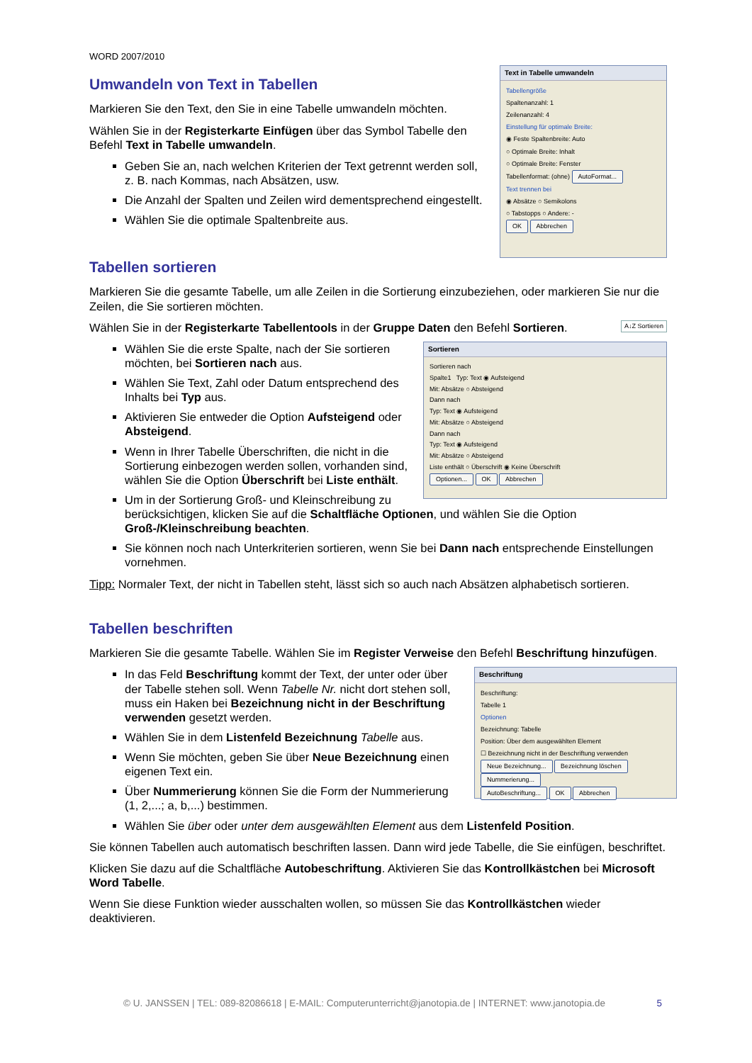WORD 2007/2010
Text in Tabelle umwandeln
Tabellengröße
Spaltenanzahl: 1
Zeilenanzahl: 4
Einstellung für optimale Breite:
◉ Feste Spaltenbreite: Auto
○ Optimale Breite: Inhalt
○ Optimale Breite: Fenster
Tabellenformat: (ohne) AutoFormat...
Text trennen bei
◉ Absätze ○ Semikolons
○ Tabstopps ○ Andere: -
OK Abbrechen
Umwandeln von Text in Tabellen
Markieren Sie den Text, den Sie in eine Tabelle umwandeln möchten.
Wählen Sie in der Registerkarte Einfügen über das Symbol Tabelle den Befehl Text in Tabelle umwandeln.
Geben Sie an, nach welchen Kriterien der Text getrennt werden soll, z. B. nach Kommas, nach Absätzen, usw.
Die Anzahl der Spalten und Zeilen wird dementsprechend eingestellt.
Wählen Sie die optimale Spaltenbreite aus.
Tabellen sortieren
Markieren Sie die gesamte Tabelle, um alle Zeilen in die Sortierung einzubeziehen, oder markieren Sie nur die Zeilen, die Sie sortieren möchten.
Wählen Sie in der Registerkarte Tabellentools in der Gruppe Daten den Befehl Sortieren. A↓Z Sortieren
Sortieren
Sortieren nach
Spalte1 Typ: Text ◉ Aufsteigend
Mit: Absätze ○ Absteigend
Dann nach
Typ: Text ◉ Aufsteigend
Mit: Absätze ○ Absteigend
Dann nach
Typ: Text ◉ Aufsteigend
Mit: Absätze ○ Absteigend
Liste enthält ○ Überschrift ◉ Keine Überschrift
Optionen... OK Abbrechen
Wählen Sie die erste Spalte, nach der Sie sortieren möchten, bei Sortieren nach aus.
Wählen Sie Text, Zahl oder Datum entsprechend des Inhalts bei Typ aus.
Aktivieren Sie entweder die Option Aufsteigend oder Absteigend.
Wenn in Ihrer Tabelle Überschriften, die nicht in die Sortierung einbezogen werden sollen, vorhanden sind, wählen Sie die Option Überschrift bei Liste enthält.
Um in der Sortierung Groß- und Kleinschreibung zu berücksichtigen, klicken Sie auf die Schaltfläche Optionen, und wählen Sie die Option Groß-/Kleinschreibung beachten.
Sie können noch nach Unterkriterien sortieren, wenn Sie bei Dann nach entsprechende Einstellungen vornehmen.
Tipp: Normaler Text, der nicht in Tabellen steht, lässt sich so auch nach Absätzen alphabetisch sortieren.
Tabellen beschriften
Markieren Sie die gesamte Tabelle. Wählen Sie im Register Verweise den Befehl Beschriftung hinzufügen.
Beschriftung
Beschriftung:
Tabelle 1
Optionen
Bezeichnung: Tabelle
Position: Über dem ausgewählten Element
☐ Bezeichnung nicht in der Beschriftung verwenden
Neue Bezeichnung... Bezeichnung löschen Nummerierung...
AutoBeschriftung... OK Abbrechen
In das Feld Beschriftung kommt der Text, der unter oder über der Tabelle stehen soll. Wenn Tabelle Nr. nicht dort stehen soll, muss ein Haken bei Bezeichnung nicht in der Beschriftung verwenden gesetzt werden.
Wählen Sie in dem Listenfeld Bezeichnung Tabelle aus.
Wenn Sie möchten, geben Sie über Neue Bezeichnung einen eigenen Text ein.
Über Nummerierung können Sie die Form der Nummerierung (1, 2,...; a, b,...) bestimmen.
Wählen Sie über oder unter dem ausgewählten Element aus dem Listenfeld Position.
Sie können Tabellen auch automatisch beschriften lassen. Dann wird jede Tabelle, die Sie einfügen, beschriftet.
Klicken Sie dazu auf die Schaltfläche Autobeschriftung. Aktivieren Sie das Kontrollkästchen bei Microsoft Word Tabelle.
Wenn Sie diese Funktion wieder ausschalten wollen, so müssen Sie das Kontrollkästchen wieder deaktivieren.
© U. JANSSEN | TEL: 089-82086618 | E-MAIL: Computerunterricht@janotopia.de | INTERNET: www.janotopia.de 5